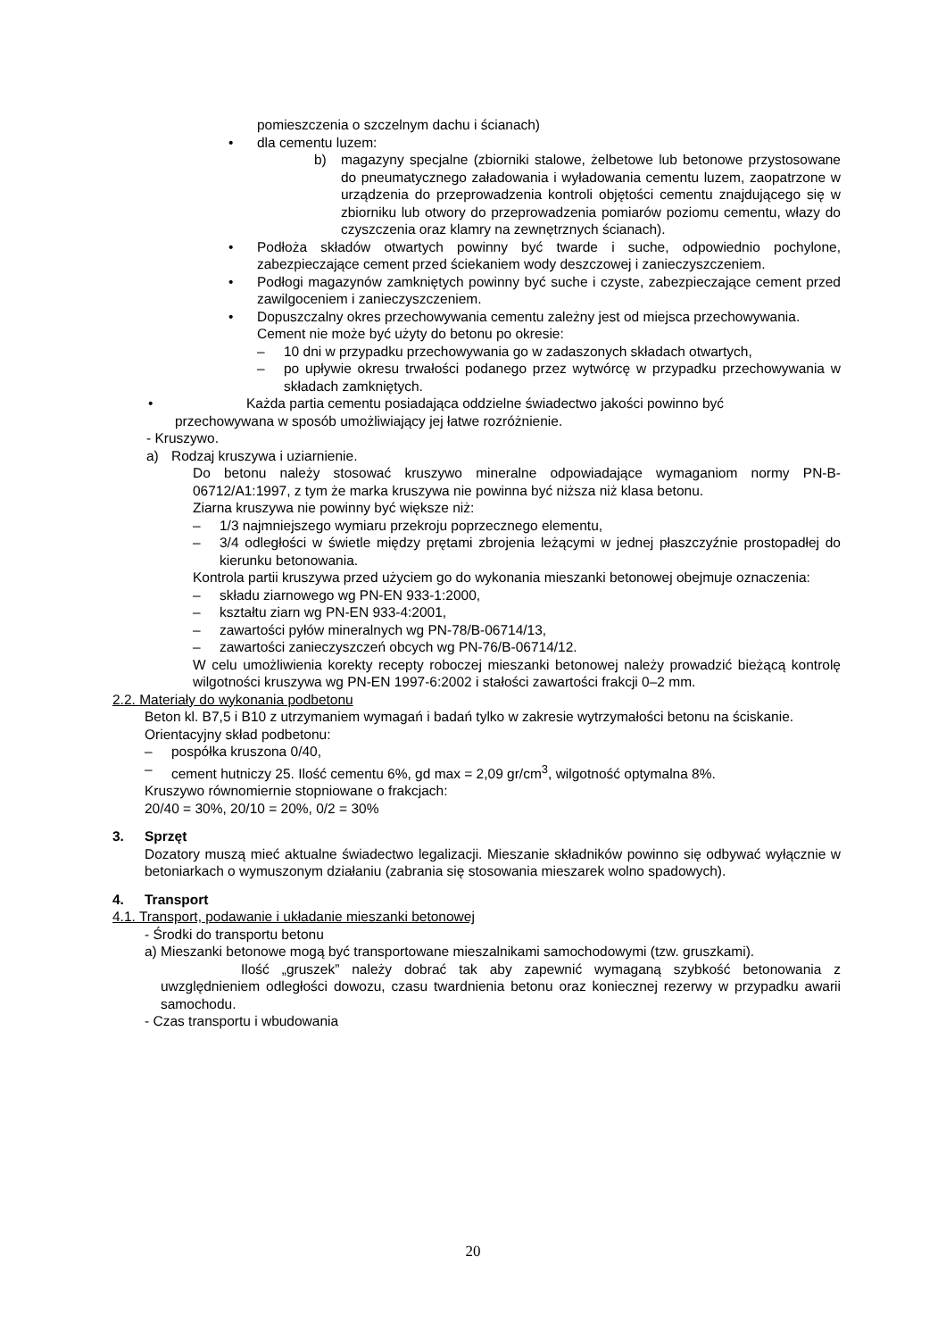pomieszczenia o szczelnym dachu i ścianach)
• dla cementu luzem:
b) magazyny specjalne (zbiorniki stalowe, żelbetowe lub betonowe przystosowane do pneumatycznego załadowania i wyładowania cementu luzem, zaopatrzone w urządzenia do przeprowadzenia kontroli objętości cementu znajdującego się w zbiorniku lub otwory do przeprowadzenia pomiarów poziomu cementu, włazy do czyszczenia oraz klamry na zewnętrznych ścianach).
• Podłoża składów otwartych powinny być twarde i suche, odpowiednio pochylone, zabezpieczające cement przed ściekaniem wody deszczowej i zanieczyszczeniem.
• Podłogi magazynów zamkniętych powinny być suche i czyste, zabezpieczające cement przed zawilgoceniem i zanieczyszczeniem.
• Dopuszczalny okres przechowywania cementu zależny jest od miejsca przechowywania.
Cement nie może być użyty do betonu po okresie:
– 10 dni w przypadku przechowywania go w zadaszonych składach otwartych,
– po upływie okresu trwałości podanego przez wytwórcę w przypadku przechowywania w składach zamkniętych.
• Każda partia cementu posiadająca oddzielne świadectwo jakości powinno być
przechowywana w sposób umożliwiający jej łatwe rozróżnienie.
- Kruszywo.
a) Rodzaj kruszywa i uziarnienie.
Do betonu należy stosować kruszywo mineralne odpowiadające wymaganiom normy PN-B-06712/A1:1997, z tym że marka kruszywa nie powinna być niższa niż klasa betonu.
Ziarna kruszywa nie powinny być większe niż:
– 1/3 najmniejszego wymiaru przekroju poprzecznego elementu,
– 3/4 odległości w świetle między prętami zbrojenia leżącymi w jednej płaszczyźnie prostopadłej do kierunku betonowania.
Kontrola partii kruszywa przed użyciem go do wykonania mieszanki betonowej obejmuje oznaczenia:
– składu ziarnowego wg PN-EN 933-1:2000,
– kształtu ziarn wg PN-EN 933-4:2001,
– zawartości pyłów mineralnych wg PN-78/B-06714/13,
– zawartości zanieczyszczeń obcych wg PN-76/B-06714/12.
W celu umożliwienia korekty recepty roboczej mieszanki betonowej należy prowadzić bieżącą kontrolę wilgotności kruszywa wg PN-EN 1997-6:2002 i stałości zawartości frakcji 0–2 mm.
2.2. Materiały do wykonania podbetonu
Beton kl. B7,5 i B10 z utrzymaniem wymagań i badań tylko w zakresie wytrzymałości betonu na ściskanie.
Orientacyjny skład podbetonu:
– pospółka kruszona 0/40,
– cement hutniczy 25. Ilość cementu 6%, gd max = 2,09 gr/cm<sup>3</sup>, wilgotność optymalna 8%.
Kruszywo równomiernie stopniowane o frakcjach:
20/40 = 30%, 20/10 = 20%, 0/2 = 30%
3. Sprzęt
Dozatory muszą mieć aktualne świadectwo legalizacji. Mieszanie składników powinno się odbywać wyłącznie w betoniarkach o wymuszonym działaniu (zabrania się stosowania mieszarek wolno spadowych).
4. Transport
4.1. Transport, podawanie i układanie mieszanki betonowej
- Środki do transportu betonu
a) Mieszanki betonowe mogą być transportowane mieszalnikami samochodowymi (tzw. gruszkami).
Ilość „gruszek” należy dobrać tak aby zapewnić wymaganą szybkość betonowania z uwzględnieniem odległości dowozu, czasu twardnienia betonu oraz koniecznej rezerwy w przypadku awarii samochodu.
- Czas transportu i wbudowania
20